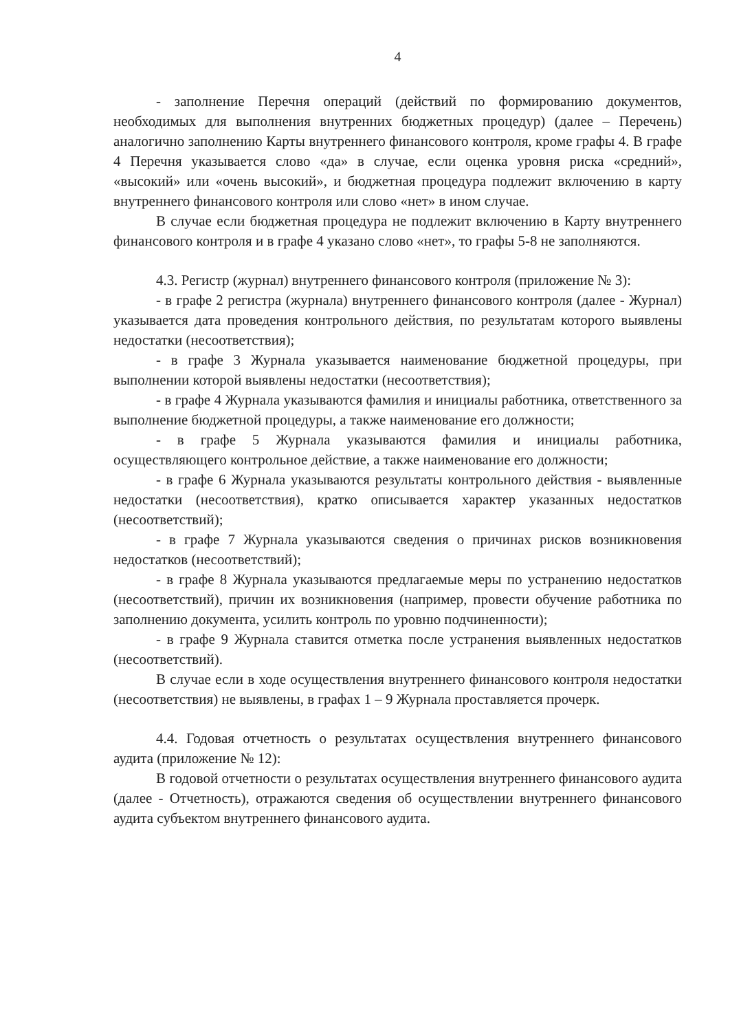4
- заполнение Перечня операций (действий по формированию документов, необходимых для выполнения внутренних бюджетных процедур) (далее – Перечень) аналогично заполнению Карты внутреннего финансового контроля, кроме графы 4. В графе 4 Перечня указывается слово «да» в случае, если оценка уровня риска «средний», «высокий» или «очень высокий», и бюджетная процедура подлежит включению в карту внутреннего финансового контроля или слово «нет» в ином случае.
В случае если бюджетная процедура не подлежит включению в Карту внутреннего финансового контроля и в графе 4 указано слово «нет», то графы 5-8 не заполняются.
4.3. Регистр (журнал) внутреннего финансового контроля (приложение № 3):
- в графе 2 регистра (журнала) внутреннего финансового контроля (далее - Журнал) указывается дата проведения контрольного действия, по результатам которого выявлены недостатки (несоответствия);
- в графе 3 Журнала указывается наименование бюджетной процедуры, при выполнении которой выявлены недостатки (несоответствия);
- в графе 4 Журнала указываются фамилия и инициалы работника, ответственного за выполнение бюджетной процедуры, а также наименование его должности;
- в графе 5 Журнала указываются фамилия и инициалы работника, осуществляющего контрольное действие, а также наименование его должности;
- в графе 6 Журнала указываются результаты контрольного действия - выявленные недостатки (несоответствия), кратко описывается характер указанных недостатков (несоответствий);
- в графе 7 Журнала указываются сведения о причинах рисков возникновения недостатков (несоответствий);
- в графе 8 Журнала указываются предлагаемые меры по устранению недостатков (несоответствий), причин их возникновения (например, провести обучение работника по заполнению документа, усилить контроль по уровню подчиненности);
- в графе 9 Журнала ставится отметка после устранения выявленных недостатков (несоответствий).
В случае если в ходе осуществления внутреннего финансового контроля недостатки (несоответствия) не выявлены, в графах 1 – 9 Журнала проставляется прочерк.
4.4. Годовая отчетность о результатах осуществления внутреннего финансового аудита (приложение № 12):
В годовой отчетности о результатах осуществления внутреннего финансового аудита (далее - Отчетность), отражаются сведения об осуществлении внутреннего финансового аудита субъектом внутреннего финансового аудита.